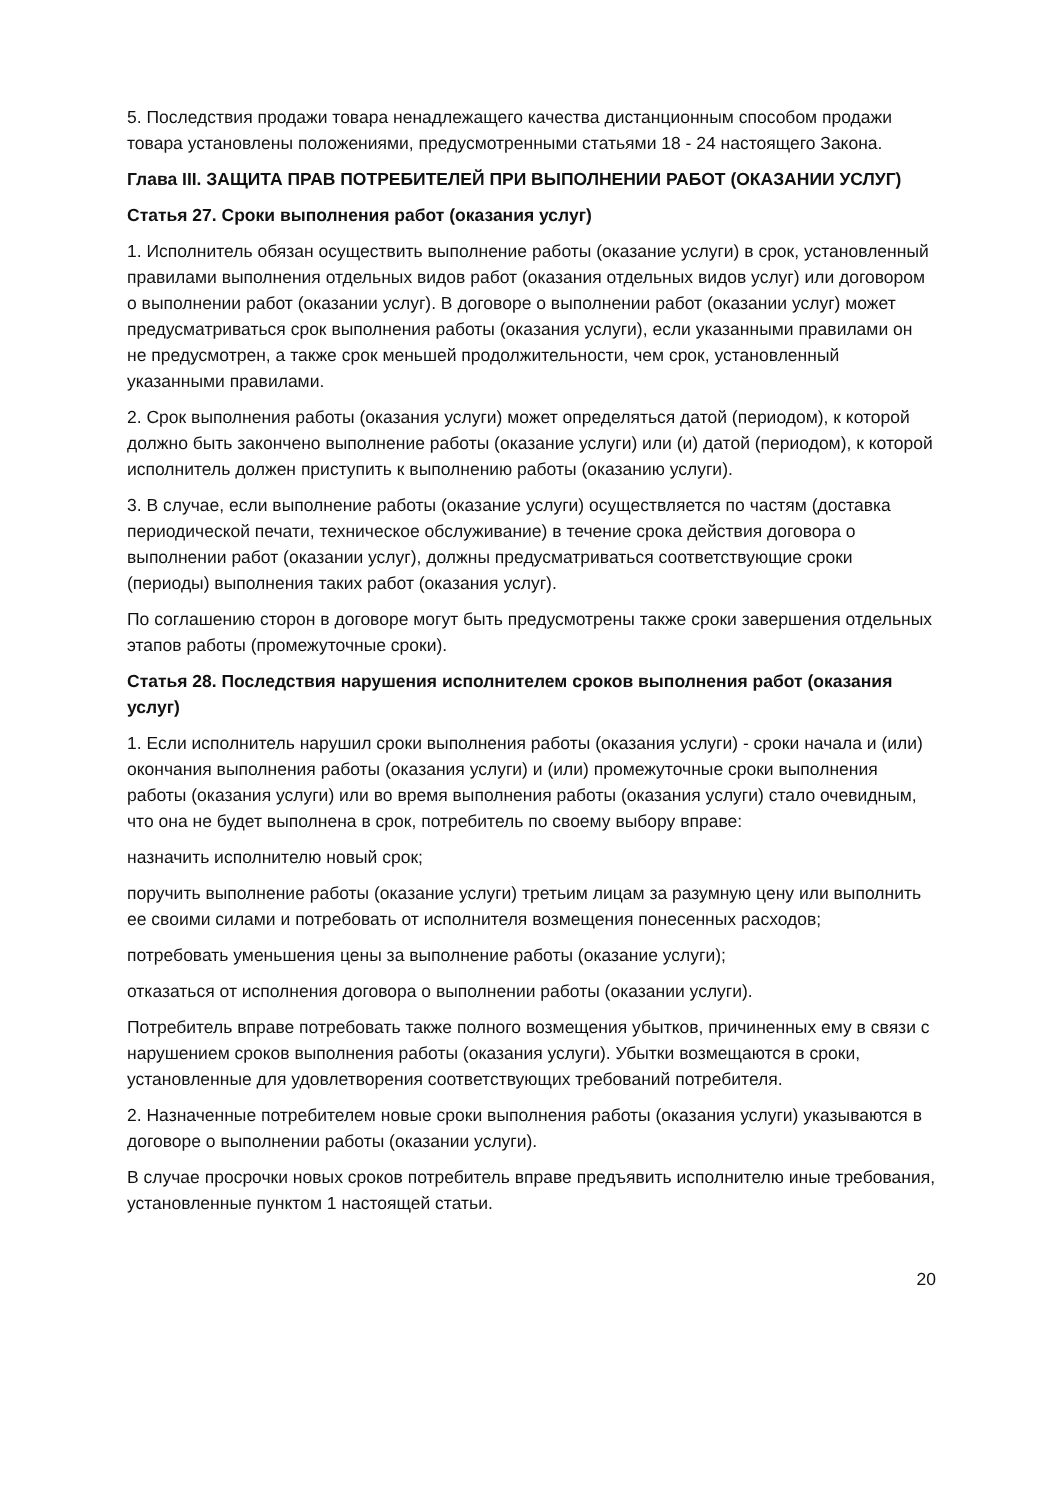5. Последствия продажи товара ненадлежащего качества дистанционным способом продажи товара установлены положениями, предусмотренными статьями 18 - 24 настоящего Закона.
Глава III. ЗАЩИТА ПРАВ ПОТРЕБИТЕЛЕЙ ПРИ ВЫПОЛНЕНИИ РАБОТ (ОКАЗАНИИ УСЛУГ)
Статья 27. Сроки выполнения работ (оказания услуг)
1. Исполнитель обязан осуществить выполнение работы (оказание услуги) в срок, установленный правилами выполнения отдельных видов работ (оказания отдельных видов услуг) или договором о выполнении работ (оказании услуг). В договоре о выполнении работ (оказании услуг) может предусматриваться срок выполнения работы (оказания услуги), если указанными правилами он не предусмотрен, а также срок меньшей продолжительности, чем срок, установленный указанными правилами.
2. Срок выполнения работы (оказания услуги) может определяться датой (периодом), к которой должно быть закончено выполнение работы (оказание услуги) или (и) датой (периодом), к которой исполнитель должен приступить к выполнению работы (оказанию услуги).
3. В случае, если выполнение работы (оказание услуги) осуществляется по частям (доставка периодической печати, техническое обслуживание) в течение срока действия договора о выполнении работ (оказании услуг), должны предусматриваться соответствующие сроки (периоды) выполнения таких работ (оказания услуг).
По соглашению сторон в договоре могут быть предусмотрены также сроки завершения отдельных этапов работы (промежуточные сроки).
Статья 28. Последствия нарушения исполнителем сроков выполнения работ (оказания услуг)
1. Если исполнитель нарушил сроки выполнения работы (оказания услуги) - сроки начала и (или) окончания выполнения работы (оказания услуги) и (или) промежуточные сроки выполнения работы (оказания услуги) или во время выполнения работы (оказания услуги) стало очевидным, что она не будет выполнена в срок, потребитель по своему выбору вправе:
назначить исполнителю новый срок;
поручить выполнение работы (оказание услуги) третьим лицам за разумную цену или выполнить ее своими силами и потребовать от исполнителя возмещения понесенных расходов;
потребовать уменьшения цены за выполнение работы (оказание услуги);
отказаться от исполнения договора о выполнении работы (оказании услуги).
Потребитель вправе потребовать также полного возмещения убытков, причиненных ему в связи с нарушением сроков выполнения работы (оказания услуги). Убытки возмещаются в сроки, установленные для удовлетворения соответствующих требований потребителя.
2. Назначенные потребителем новые сроки выполнения работы (оказания услуги) указываются в договоре о выполнении работы (оказании услуги).
В случае просрочки новых сроков потребитель вправе предъявить исполнителю иные требования, установленные пунктом 1 настоящей статьи.
20